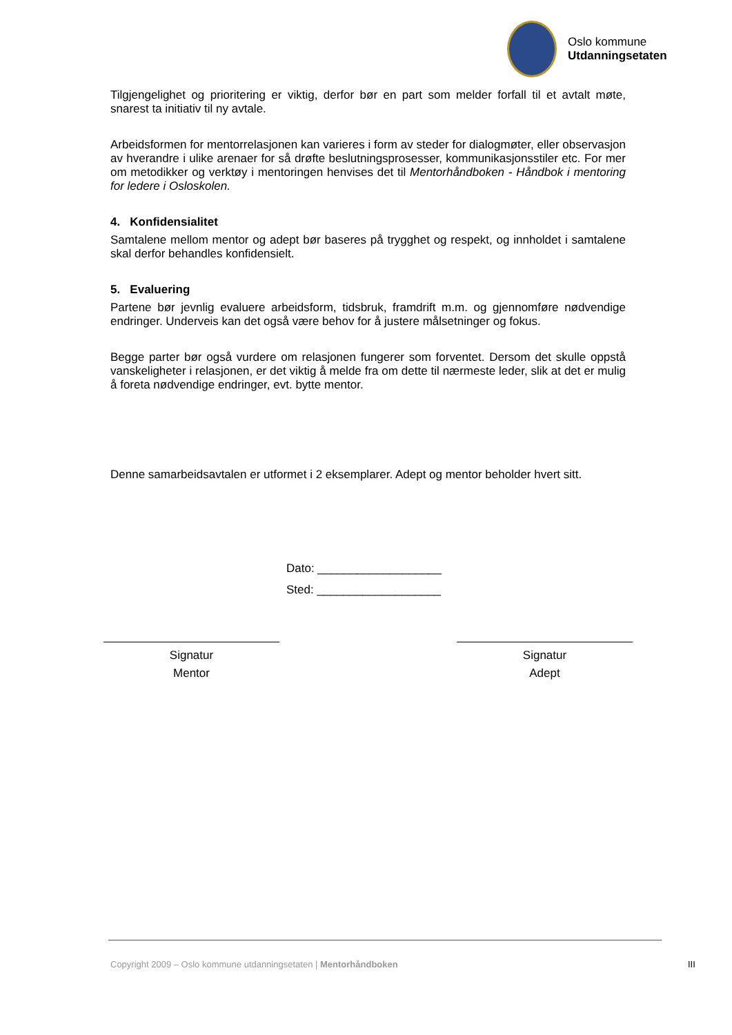Oslo kommune
Utdanningsetaten
Tilgjengelighet og prioritering er viktig, derfor bør en part som melder forfall til et avtalt møte, snarest ta initiativ til ny avtale.
Arbeidsformen for mentorrelasjonen kan varieres i form av steder for dialogmøter, eller observasjon av hverandre i ulike arenaer for så drøfte beslutningsprosesser, kommunikasjonsstiler etc. For mer om metodikker og verktøy i mentoringen henvises det til Mentorhåndboken - Håndbok i mentoring for ledere i Osloskolen.
4. Konfidensialitet
Samtalene mellom mentor og adept bør baseres på trygghet og respekt, og innholdet i samtalene skal derfor behandles konfidensielt.
5. Evaluering
Partene bør jevnlig evaluere arbeidsform, tidsbruk, framdrift m.m. og gjennomføre nødvendige endringer. Underveis kan det også være behov for å justere målsetninger og fokus.
Begge parter bør også vurdere om relasjonen fungerer som forventet. Dersom det skulle oppstå vanskeligheter i relasjonen, er det viktig å melde fra om dette til nærmeste leder, slik at det er mulig å foreta nødvendige endringer, evt. bytte mentor.
Denne samarbeidsavtalen er utformet i 2 eksemplarer. Adept og mentor beholder hvert sitt.
Dato: ___________________
Sted: ___________________
Signatur
Mentor
Signatur
Adept
Copyright 2009 – Oslo kommune utdanningsetaten | Mentorhåndboken
III